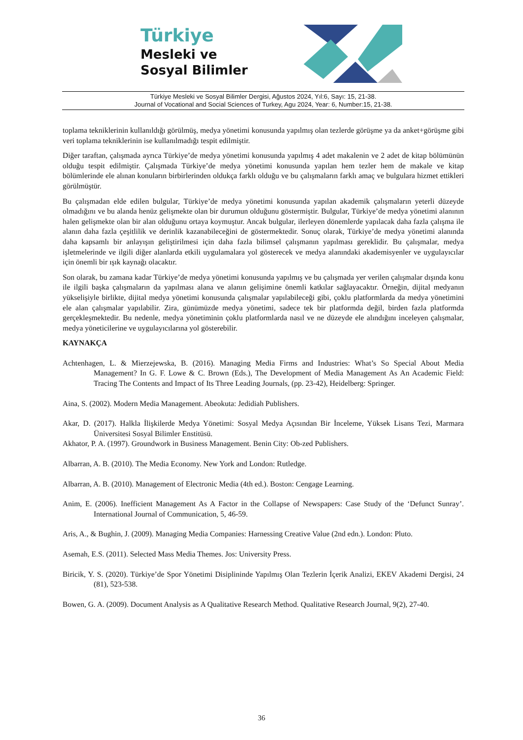Türkiye
Mesleki ve
Sosyal Bilimler
Türkiye Mesleki ve Sosyal Bilimler Dergisi, Ağustos 2024, Yıl:6, Sayı: 15, 21-38.
Journal of Vocational and Social Sciences of Turkey, Agu 2024, Year: 6, Number:15, 21-38.
toplama tekniklerinin kullanıldığı görülmüş, medya yönetimi konusunda yapılmış olan tezlerde görüşme ya da anket+görüşme gibi veri toplama tekniklerinin ise kullanılmadığı tespit edilmiştir.
Diğer taraftan, çalışmada ayrıca Türkiye’de medya yönetimi konusunda yapılmış 4 adet makalenin ve 2 adet de kitap bölümünün olduğu tespit edilmiştir. Çalışmada Türkiye’de medya yönetimi konusunda yapılan hem tezler hem de makale ve kitap bölümlerinde ele alınan konuların birbirlerinden oldukça farklı olduğu ve bu çalışmaların farklı amaç ve bulgulara hizmet ettikleri görülmüştür.
Bu çalışmadan elde edilen bulgular, Türkiye’de medya yönetimi konusunda yapılan akademik çalışmaların yeterli düzeyde olmadığını ve bu alanda henüz gelişmekte olan bir durumun olduğunu göstermiştir. Bulgular, Türkiye’de medya yönetimi alanının halen gelişmekte olan bir alan olduğunu ortaya koymuştur. Ancak bulgular, ilerleyen dönemlerde yapılacak daha fazla çalışma ile alanın daha fazla çeşitlilik ve derinlik kazanabileceğini de göstermektedir. Sonuç olarak, Türkiye’de medya yönetimi alanında daha kapsamlı bir anlayışın geliştirilmesi için daha fazla bilimsel çalışmanın yapılması gereklidir. Bu çalışmalar, medya işletmelerinde ve ilgili diğer alanlarda etkili uygulamalara yol gösterecek ve medya alanındaki akademisyenler ve uygulayıcılar için önemli bir ışık kaynağı olacaktır.
Son olarak, bu zamana kadar Türkiye’de medya yönetimi konusunda yapılmış ve bu çalışmada yer verilen çalışmalar dışında konu ile ilgili başka çalışmaların da yapılması alana ve alanın gelişimine önemli katkılar sağlayacaktır. Örneğin, dijital medyanın yükselişiyle birlikte, dijital medya yönetimi konusunda çalışmalar yapılabileceği gibi, çoklu platformlarda da medya yönetimini ele alan çalışmalar yapılabilir. Zira, günümüzde medya yönetimi, sadece tek bir platformda değil, birden fazla platformda gerçekleşmektedir. Bu nedenle, medya yönetiminin çoklu platformlarda nasıl ve ne düzeyde ele alındığını inceleyen çalışmalar, medya yöneticilerine ve uygulayıcılarına yol gösterebilir.
KAYNAKÇA
Achtenhagen, L. & Mierzejewska, B. (2016). Managing Media Firms and Industries: What’s So Special About Media Management? In G. F. Lowe & C. Brown (Eds.), The Development of Media Management As An Academic Field: Tracing The Contents and Impact of Its Three Leading Journals, (pp. 23-42), Heidelberg: Springer.
Aina, S. (2002). Modern Media Management. Abeokuta: Jedidiah Publishers.
Akar, D. (2017). Halkla İlişkilerde Medya Yönetimi: Sosyal Medya Açısından Bir İnceleme, Yüksek Lisans Tezi, Marmara Üniversitesi Sosyal Bilimler Enstitüsü.
Akhator, P. A. (1997). Groundwork in Business Management. Benin City: Ob-zed Publishers.
Albarran, A. B. (2010). The Media Economy. New York and London: Rutledge.
Albarran, A. B. (2010). Management of Electronic Media (4th ed.). Boston: Cengage Learning.
Anim, E. (2006). Inefficient Management As A Factor in the Collapse of Newspapers: Case Study of the ‘Defunct Sunray’. International Journal of Communication, 5, 46-59.
Aris, A., & Bughin, J. (2009). Managing Media Companies: Harnessing Creative Value (2nd edn.). London: Pluto.
Asemah, E.S. (2011). Selected Mass Media Themes. Jos: University Press.
Biricik, Y. S. (2020). Türkiye’de Spor Yönetimi Disiplininde Yapılmış Olan Tezlerin İçerik Analizi, EKEV Akademi Dergisi, 24 (81), 523-538.
Bowen, G. A. (2009). Document Analysis as A Qualitative Research Method. Qualitative Research Journal, 9(2), 27-40.
36